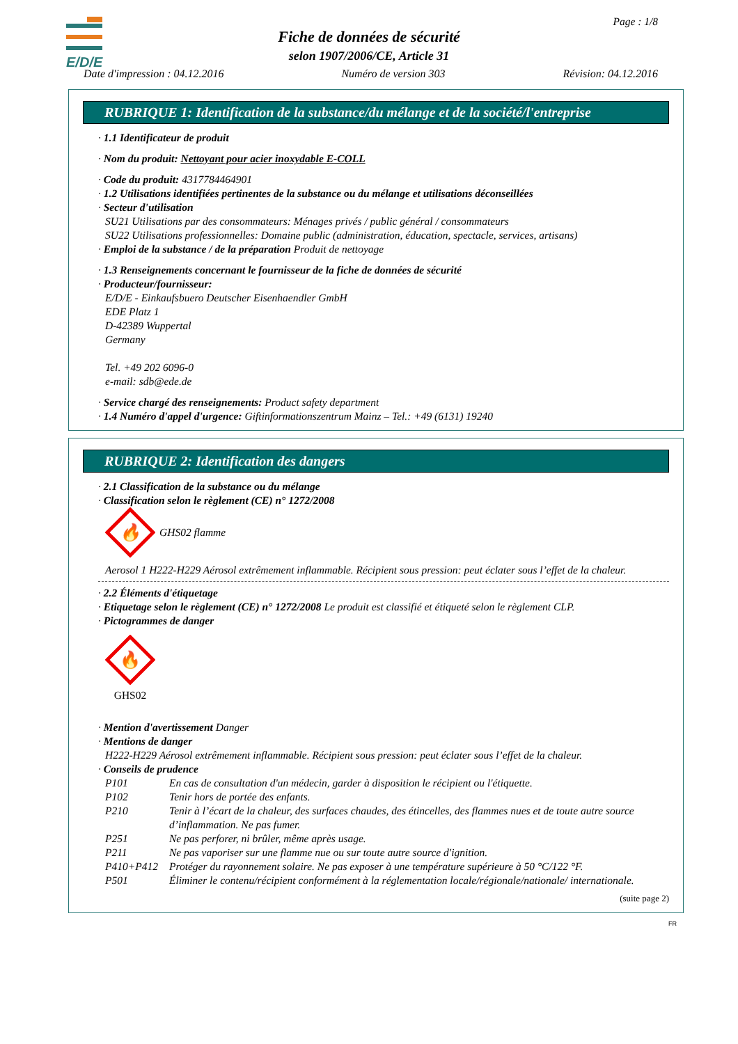E/D/E
Page : 1/8
Fiche de données de sécurité
selon 1907/2006/CE, Article 31
Date d'impression : 04.12.2016 Numéro de version 303 Révision: 04.12.2016
RUBRIQUE 1: Identification de la substance/du mélange et de la société/l'entreprise
· 1.1 Identificateur de produit
· Nom du produit: Nettoyant pour acier inoxydable E-COLL
· Code du produit: 4317784464901
· 1.2 Utilisations identifiées pertinentes de la substance ou du mélange et utilisations déconseillées
· Secteur d'utilisation
SU21 Utilisations par des consommateurs: Ménages privés / public général / consommateurs
SU22 Utilisations professionnelles: Domaine public (administration, éducation, spectacle, services, artisans)
· Emploi de la substance / de la préparation Produit de nettoyage
· 1.3 Renseignements concernant le fournisseur de la fiche de données de sécurité
· Producteur/fournisseur:
E/D/E - Einkaufsbuero Deutscher Eisenhaendler GmbH
EDE Platz 1
D-42389 Wuppertal
Germany
Tel. +49 202 6096-0
e-mail: sdb@ede.de
· Service chargé des renseignements: Product safety department
· 1.4 Numéro d'appel d'urgence: Giftinformationszentrum Mainz – Tel.: +49 (6131) 19240
RUBRIQUE 2: Identification des dangers
· 2.1 Classification de la substance ou du mélange
· Classification selon le règlement (CE) n° 1272/2008
🔥
GHS02 flamme
Aerosol 1 H222-H229 Aérosol extrêmement inflammable. Récipient sous pression: peut éclater sous l’effet de la chaleur.
· 2.2 Éléments d'étiquetage
· Etiquetage selon le règlement (CE) n° 1272/2008 Le produit est classifié et étiqueté selon le règlement CLP.
· Pictogrammes de danger
🔥
GHS02
· Mention d'avertissement Danger
· Mentions de danger
H222-H229 Aérosol extrêmement inflammable. Récipient sous pression: peut éclater sous l’effet de la chaleur.
· Conseils de prudence
P101 En cas de consultation d'un médecin, garder à disposition le récipient ou l'étiquette.
P102 Tenir hors de portée des enfants.
P210 Tenir à l’écart de la chaleur, des surfaces chaudes, des étincelles, des flammes nues et de toute autre source d’inflammation. Ne pas fumer.
P251 Ne pas perforer, ni brûler, même après usage.
P211 Ne pas vaporiser sur une flamme nue ou sur toute autre source d'ignition.
P410+P412 Protéger du rayonnement solaire. Ne pas exposer à une température supérieure à 50 °C/122 °F.
P501 Éliminer le contenu/récipient conformément à la réglementation locale/régionale/nationale/ internationale.
(suite page 2)
FR